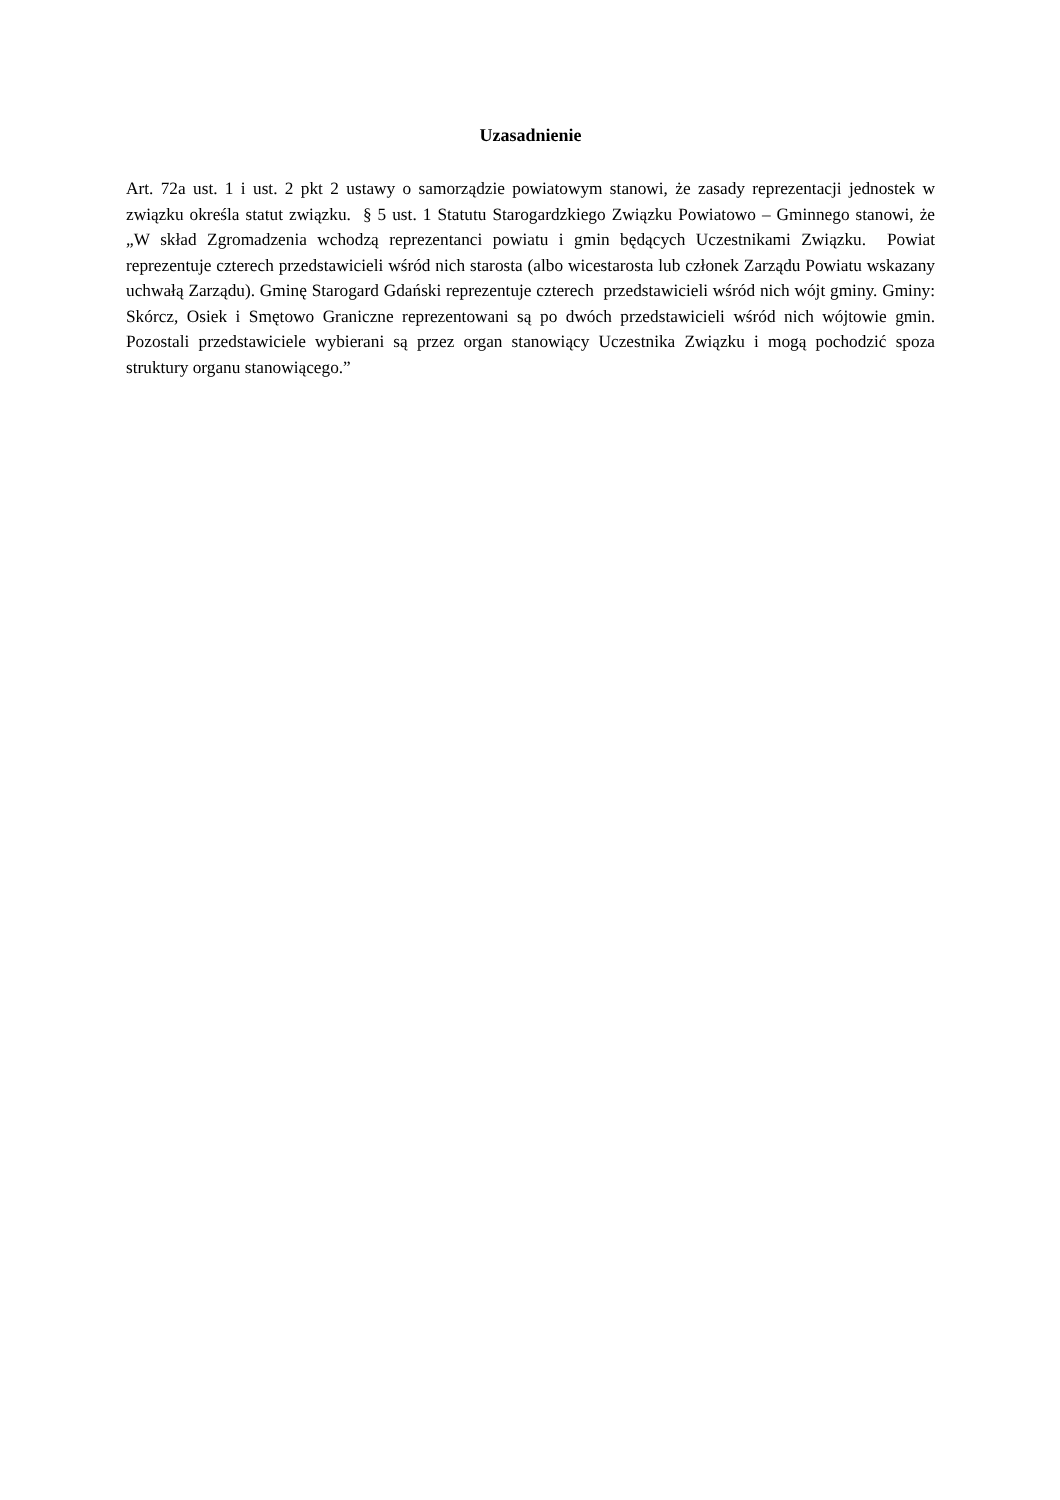Uzasadnienie
Art. 72a ust. 1 i ust. 2 pkt 2 ustawy o samorządzie powiatowym stanowi, że zasady reprezentacji jednostek w związku określa statut związku. § 5 ust. 1 Statutu Starogardzkiego Związku Powiatowo – Gminnego stanowi, że „W skład Zgromadzenia wchodzą reprezentanci powiatu i gmin będących Uczestnikami Związku. Powiat reprezentuje czterech przedstawicieli wśród nich starosta (albo wicestarosta lub członek Zarządu Powiatu wskazany uchwałą Zarządu). Gminę Starogard Gdański reprezentuje czterech przedstawicieli wśród nich wójt gminy. Gminy: Skórcz, Osiek i Smętowo Graniczne reprezentowani są po dwóch przedstawicieli wśród nich wójtowie gmin. Pozostali przedstawiciele wybierani są przez organ stanowiący Uczestnika Związku i mogą pochodzić spoza struktury organu stanowiącego.”